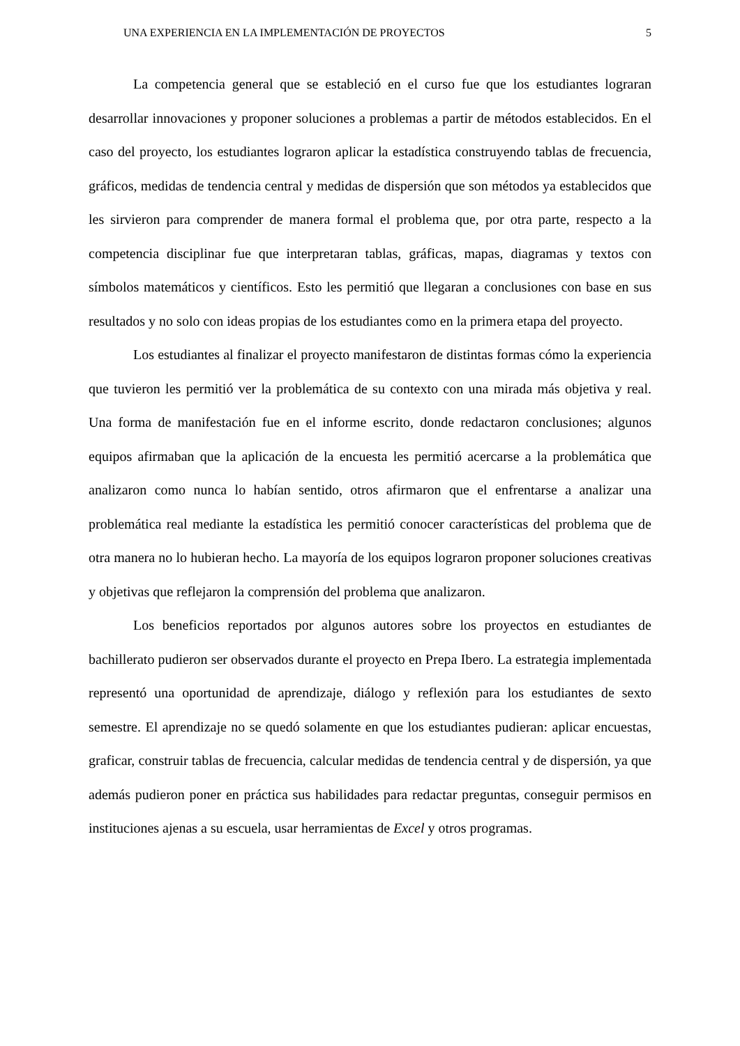UNA EXPERIENCIA EN LA IMPLEMENTACIÓN DE PROYECTOS 5
La competencia general que se estableció en el curso fue que los estudiantes lograran desarrollar innovaciones y proponer soluciones a problemas a partir de métodos establecidos. En el caso del proyecto, los estudiantes lograron aplicar la estadística construyendo tablas de frecuencia, gráficos, medidas de tendencia central y medidas de dispersión que son métodos ya establecidos que les sirvieron para comprender de manera formal el problema que, por otra parte, respecto a la competencia disciplinar fue que interpretaran tablas, gráficas, mapas, diagramas y textos con símbolos matemáticos y científicos. Esto les permitió que llegaran a conclusiones con base en sus resultados y no solo con ideas propias de los estudiantes como en la primera etapa del proyecto.
Los estudiantes al finalizar el proyecto manifestaron de distintas formas cómo la experiencia que tuvieron les permitió ver la problemática de su contexto con una mirada más objetiva y real. Una forma de manifestación fue en el informe escrito, donde redactaron conclusiones; algunos equipos afirmaban que la aplicación de la encuesta les permitió acercarse a la problemática que analizaron como nunca lo habían sentido, otros afirmaron que el enfrentarse a analizar una problemática real mediante la estadística les permitió conocer características del problema que de otra manera no lo hubieran hecho. La mayoría de los equipos lograron proponer soluciones creativas y objetivas que reflejaron la comprensión del problema que analizaron.
Los beneficios reportados por algunos autores sobre los proyectos en estudiantes de bachillerato pudieron ser observados durante el proyecto en Prepa Ibero. La estrategia implementada representó una oportunidad de aprendizaje, diálogo y reflexión para los estudiantes de sexto semestre. El aprendizaje no se quedó solamente en que los estudiantes pudieran: aplicar encuestas, graficar, construir tablas de frecuencia, calcular medidas de tendencia central y de dispersión, ya que además pudieron poner en práctica sus habilidades para redactar preguntas, conseguir permisos en instituciones ajenas a su escuela, usar herramientas de Excel y otros programas.